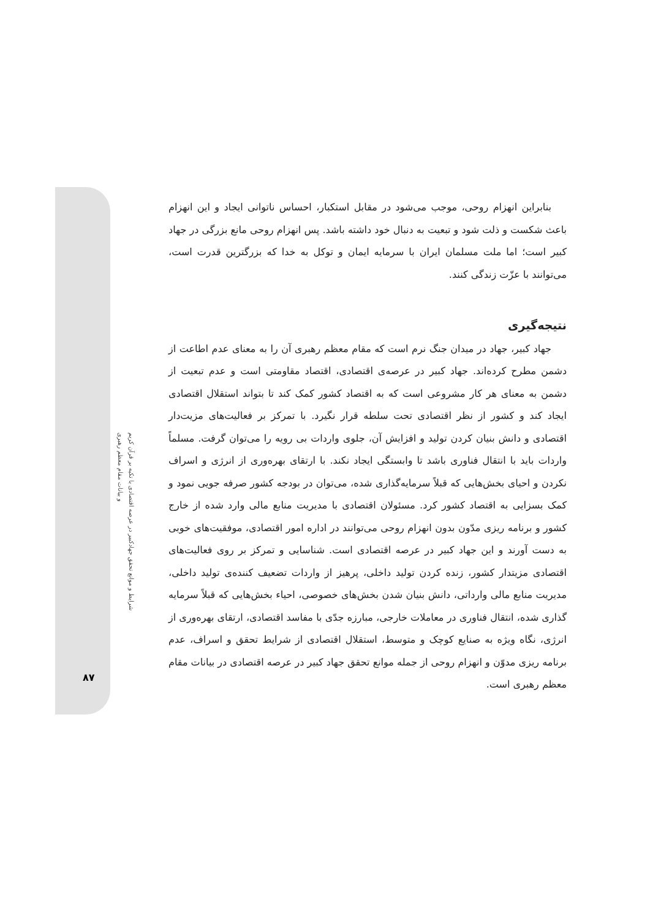شرایط و موانع تحقق جهادکبیر در عرصه اقتصادی با تکیه بر قرآن کریم
و بیانات مقام معظم رهبری
۸۷
بنابراین انهزام روحی، موجب می‌شود در مقابل استکبار، احساس ناتوانی ایجاد و این انهزام باعث شکست و ذلت شود و تبعیت به دنبال خود داشته باشد. پس انهزام روحی مانع بزرگی در جهاد کبیر است؛ اما ملت مسلمان ایران با سرمایه ایمان و توکل به خدا که بزرگترین قدرت است، می‌توانند با عزّت زندگی کنند.
نتیجه‌گیری
جهاد کبیر، جهاد در میدان جنگ نرم است که مقام معظم رهبری آن را به معنای عدم اطاعت از دشمن مطرح کرده‌اند. جهاد کبیر در عرصه‌ی اقتصادی، اقتصاد مقاومتی است و عدم تبعیت از دشمن به معنای هر کار مشروعی است که به اقتصاد کشور کمک کند تا بتواند استقلال اقتصادی ایجاد کند و کشور از نظر اقتصادی تحت سلطه قرار نگیرد. با تمرکز بر فعالیت‌های مزیت‌دار اقتصادی و دانش بنیان کردن تولید و افزایش آن، جلوی واردات بی رویه را می‌توان گرفت. مسلماً واردات باید با انتقال فناوری باشد تا وابستگی ایجاد نکند. با ارتقای بهره‌وری از انرژی و اسراف نکردن و احیای بخش‌هایی که قبلاً سرمایه‌گذاری شده، می‌توان در بودجه کشور صرفه جویی نمود و کمک بسزایی به اقتصاد کشور کرد. مسئولان اقتصادی با مدیریت منابع مالی وارد شده از خارج کشور و برنامه ریزی مدّون بدون انهزام روحی می‌توانند در اداره امور اقتصادی، موفقیت‌های خوبی به دست آورند و این جهاد کبیر در عرصه اقتصادی است. شناسایی و تمرکز بر روی فعالیت‌های اقتصادی مزیتدار کشور، زنده کردن تولید داخلی، پرهیز از واردات تضعیف کننده‌ی تولید داخلی، مدیریت منابع مالی وارداتی، دانش بنیان شدن بخش‌های خصوصی، احیاء بخش‌هایی که قبلاً سرمایه گذاری شده، انتقال فناوری در معاملات خارجی، مبارزه جدّی با مفاسد اقتصادی، ارتقای بهره‌وری از انرژی، نگاه ویژه به صنایع کوچک و متوسط، استقلال اقتصادی از شرایط تحقق و اسراف، عدم برنامه ریزی مدوّن و انهزام روحی از جمله موانع تحقق جهاد کبیر در عرصه اقتصادی در بیانات مقام معظم رهبری است.